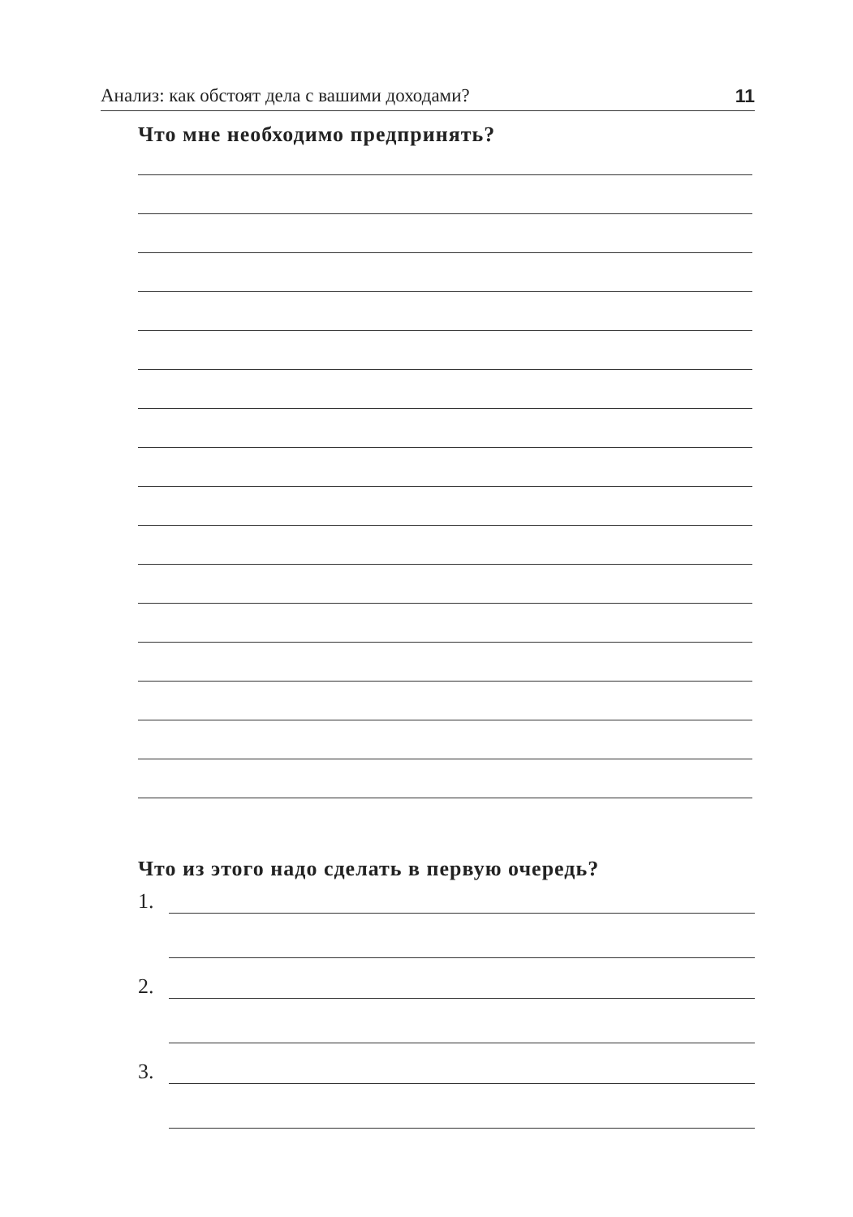Анализ: как обстоят дела с вашими доходами? 11
Что мне необходимо предпринять?
Что из этого надо сделать в первую очередь?
1.
2.
3.